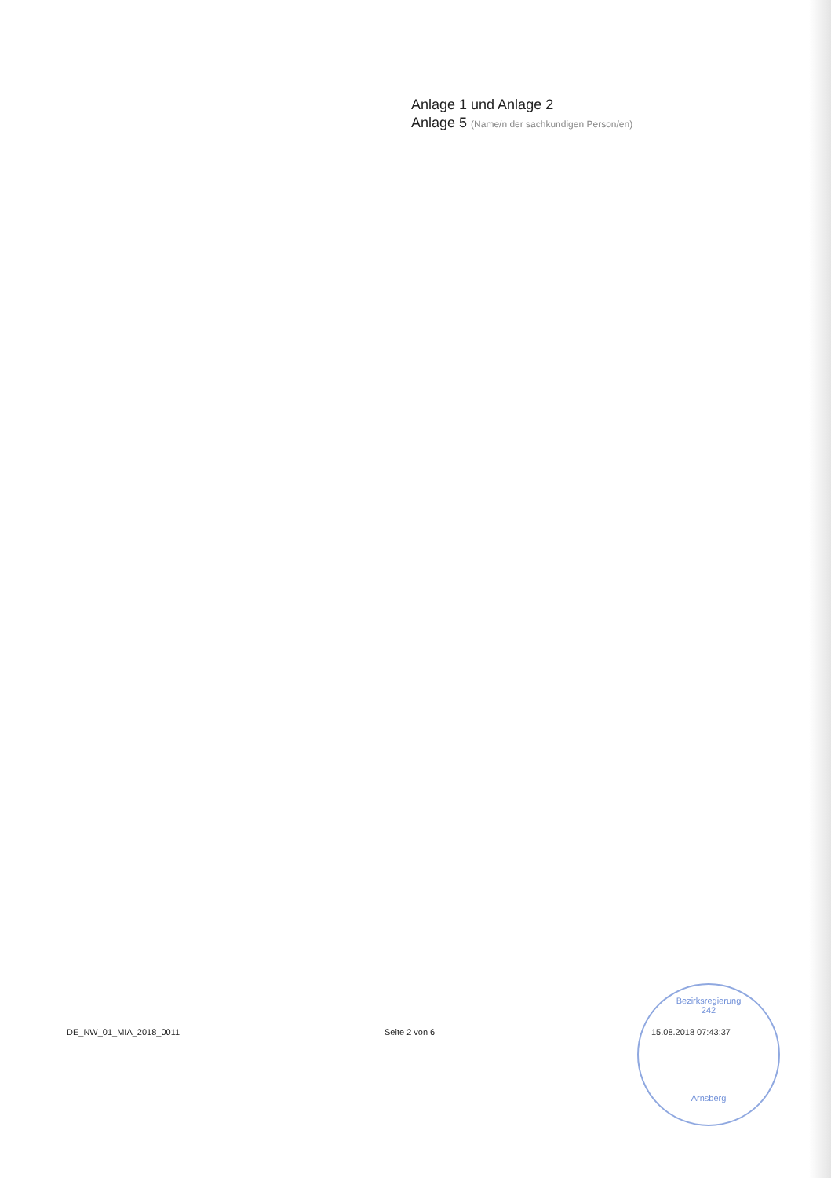Anlage 1 und Anlage 2
Anlage 5 (Name/n der sachkundigen Person/en)
DE_NW_01_MIA_2018_0011 Seite 2 von 6 15.08.2018 07:43:37
Bezirksregierung
242
Arnsberg